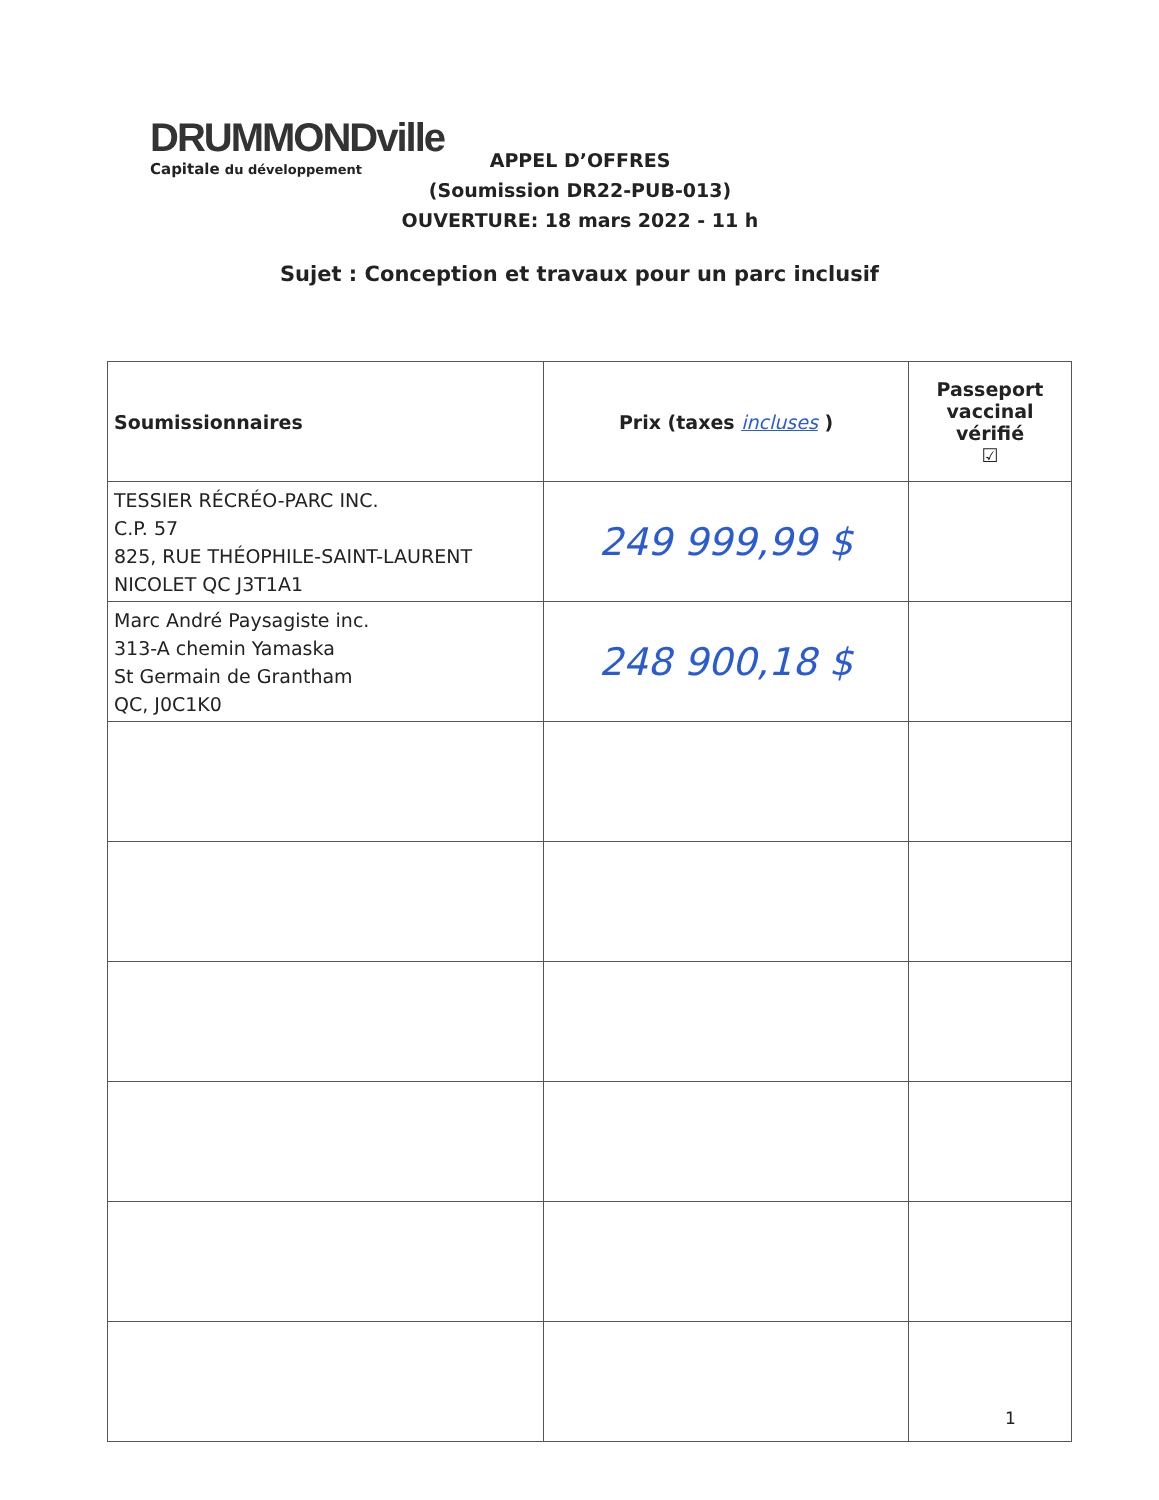DRUMMONDville
Capitale du développement
APPEL D’OFFRES
(Soumission DR22-PUB-013)
OUVERTURE: 18 mars 2022 - 11 h
Sujet : Conception et travaux pour un parc inclusif
| Soumissionnaires | Prix (taxes incluses ) | Passeport vaccinal vérifié ☑ |
| --- | --- | --- |
| TESSIER RÉCRÉO-PARC INC. C.P. 57 825, RUE THÉOPHILE-SAINT-LAURENT NICOLET QC J3T1A1 | 249 999,99 $ | |
| Marc André Paysagiste inc. 313-A chemin Yamaska St Germain de Grantham QC, J0C1K0 | 248 900,18 $ | |
1